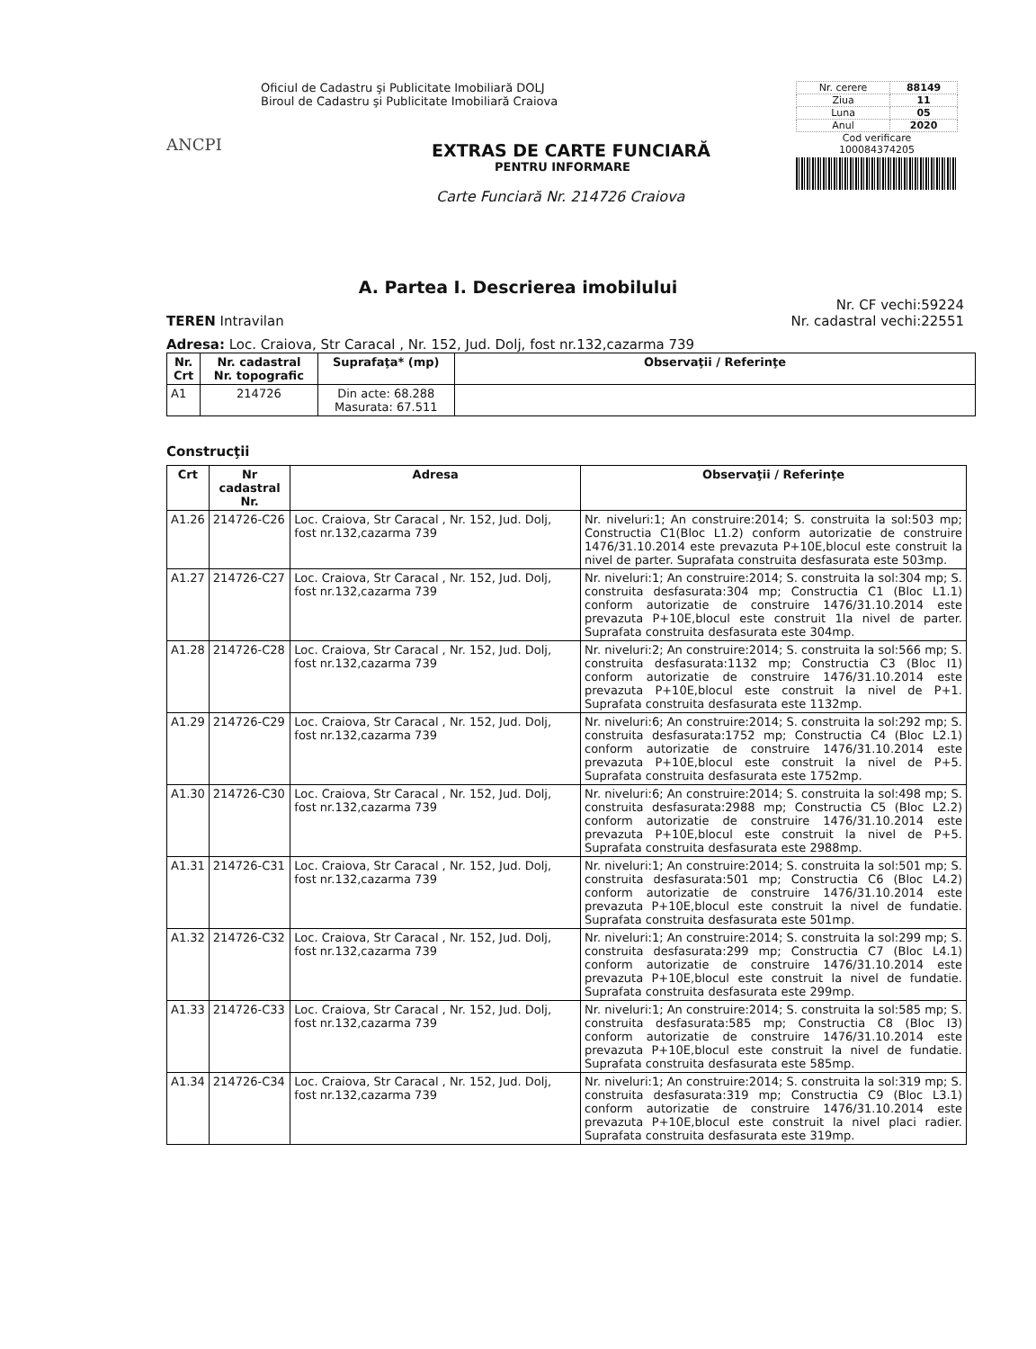ANCPI
Oficiul de Cadastru şi Publicitate Imobiliară DOLJ
Biroul de Cadastru şi Publicitate Imobiliară Craiova
EXTRAS DE CARTE FUNCIARĂ
PENTRU INFORMARE
Carte Funciară Nr. 214726 Craiova
| Nr. cerere | 88149 |
| Ziua | 11 |
| Luna | 05 |
| Anul | 2020 |
Cod verificare
100084374205
A. Partea I. Descrierea imobilului
TEREN Intravilan Nr. CF vechi:59224
Nr. cadastral vechi:22551
Adresa: Loc. Craiova, Str Caracal , Nr. 152, Jud. Dolj, fost nr.132,cazarma 739
| Nr. Crt | Nr. cadastral Nr. topografic | Suprafaţa* (mp) | Observaţii / Referinţe |
| --- | --- | --- | --- |
| A1 | 214726 | Din acte: 68.288 Masurata: 67.511 | |
Construcţii
| Crt | Nr cadastral Nr. | Adresa | Observaţii / Referinţe |
| --- | --- | --- | --- |
| A1.26 | 214726-C26 | Loc. Craiova, Str Caracal , Nr. 152, Jud. Dolj, fost nr.132,cazarma 739 | Nr. niveluri:1; An construire:2014; S. construita la sol:503 mp; Constructia C1(Bloc L1.2) conform autorizatie de construire 1476/31.10.2014 este prevazuta P+10E,blocul este construit la nivel de parter. Suprafata construita desfasurata este 503mp. |
| A1.27 | 214726-C27 | Loc. Craiova, Str Caracal , Nr. 152, Jud. Dolj, fost nr.132,cazarma 739 | Nr. niveluri:1; An construire:2014; S. construita la sol:304 mp; S. construita desfasurata:304 mp; Constructia C1 (Bloc L1.1) conform autorizatie de construire 1476/31.10.2014 este prevazuta P+10E,blocul este construit 1la nivel de parter. Suprafata construita desfasurata este 304mp. |
| A1.28 | 214726-C28 | Loc. Craiova, Str Caracal , Nr. 152, Jud. Dolj, fost nr.132,cazarma 739 | Nr. niveluri:2; An construire:2014; S. construita la sol:566 mp; S. construita desfasurata:1132 mp; Constructia C3 (Bloc I1) conform autorizatie de construire 1476/31.10.2014 este prevazuta P+10E,blocul este construit la nivel de P+1. Suprafata construita desfasurata este 1132mp. |
| A1.29 | 214726-C29 | Loc. Craiova, Str Caracal , Nr. 152, Jud. Dolj, fost nr.132,cazarma 739 | Nr. niveluri:6; An construire:2014; S. construita la sol:292 mp; S. construita desfasurata:1752 mp; Constructia C4 (Bloc L2.1) conform autorizatie de construire 1476/31.10.2014 este prevazuta P+10E,blocul este construit la nivel de P+5. Suprafata construita desfasurata este 1752mp. |
| A1.30 | 214726-C30 | Loc. Craiova, Str Caracal , Nr. 152, Jud. Dolj, fost nr.132,cazarma 739 | Nr. niveluri:6; An construire:2014; S. construita la sol:498 mp; S. construita desfasurata:2988 mp; Constructia C5 (Bloc L2.2) conform autorizatie de construire 1476/31.10.2014 este prevazuta P+10E,blocul este construit la nivel de P+5. Suprafata construita desfasurata este 2988mp. |
| A1.31 | 214726-C31 | Loc. Craiova, Str Caracal , Nr. 152, Jud. Dolj, fost nr.132,cazarma 739 | Nr. niveluri:1; An construire:2014; S. construita la sol:501 mp; S. construita desfasurata:501 mp; Constructia C6 (Bloc L4.2) conform autorizatie de construire 1476/31.10.2014 este prevazuta P+10E,blocul este construit la nivel de fundatie. Suprafata construita desfasurata este 501mp. |
| A1.32 | 214726-C32 | Loc. Craiova, Str Caracal , Nr. 152, Jud. Dolj, fost nr.132,cazarma 739 | Nr. niveluri:1; An construire:2014; S. construita la sol:299 mp; S. construita desfasurata:299 mp; Constructia C7 (Bloc L4.1) conform autorizatie de construire 1476/31.10.2014 este prevazuta P+10E,blocul este construit la nivel de fundatie. Suprafata construita desfasurata este 299mp. |
| A1.33 | 214726-C33 | Loc. Craiova, Str Caracal , Nr. 152, Jud. Dolj, fost nr.132,cazarma 739 | Nr. niveluri:1; An construire:2014; S. construita la sol:585 mp; S. construita desfasurata:585 mp; Constructia C8 (Bloc I3) conform autorizatie de construire 1476/31.10.2014 este prevazuta P+10E,blocul este construit la nivel de fundatie. Suprafata construita desfasurata este 585mp. |
| A1.34 | 214726-C34 | Loc. Craiova, Str Caracal , Nr. 152, Jud. Dolj, fost nr.132,cazarma 739 | Nr. niveluri:1; An construire:2014; S. construita la sol:319 mp; S. construita desfasurata:319 mp; Constructia C9 (Bloc L3.1) conform autorizatie de construire 1476/31.10.2014 este prevazuta P+10E,blocul este construit la nivel placi radier. Suprafata construita desfasurata este 319mp. |